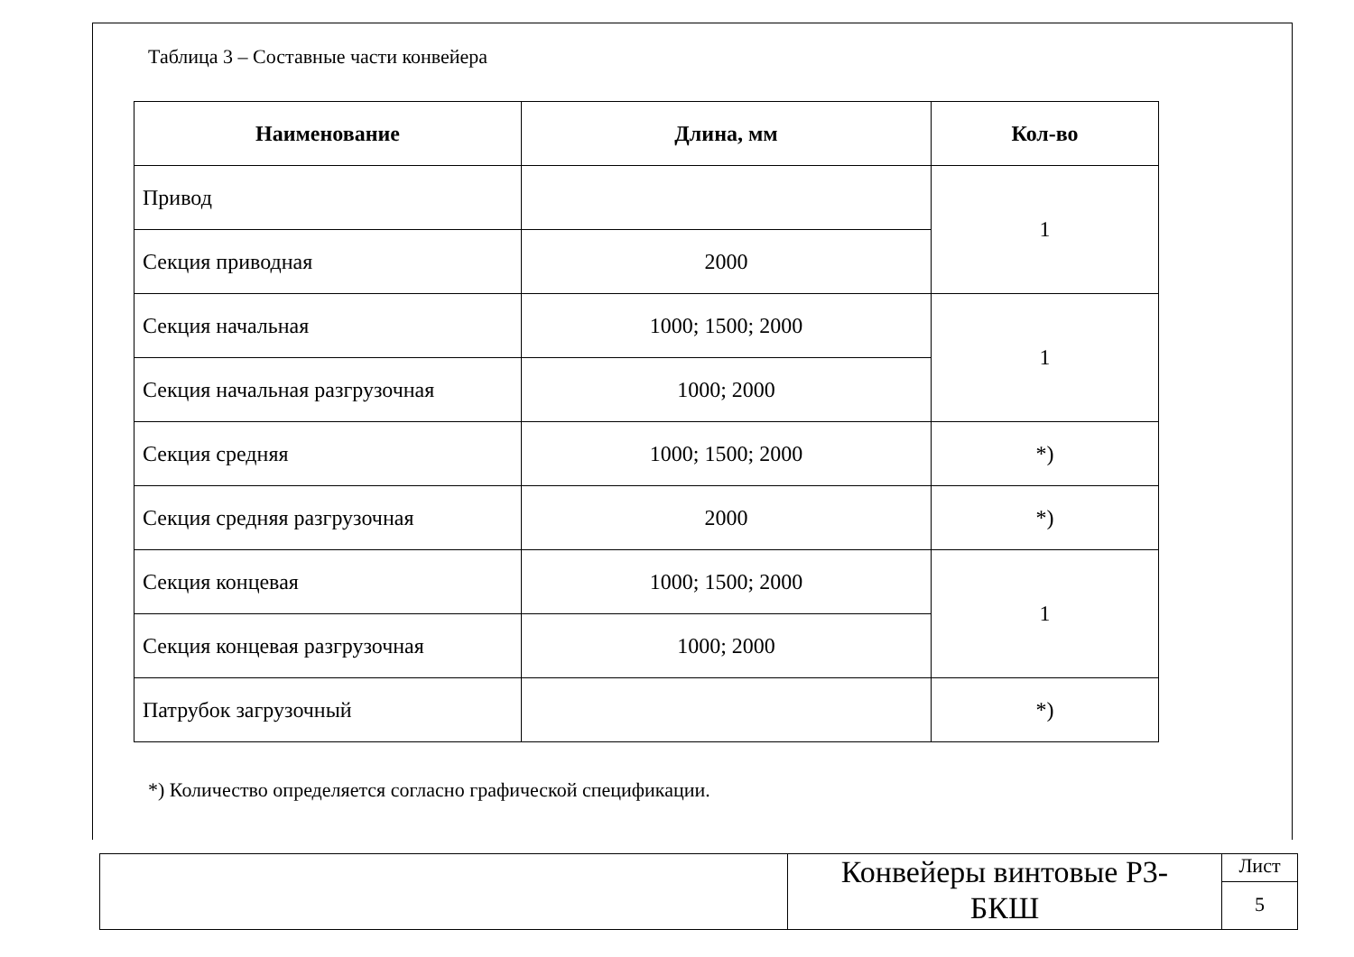Таблица 3 – Составные части конвейера
| Наименование | Длина, мм | Кол-во |
| --- | --- | --- |
| Привод | | 1 |
| Секция приводная | 2000 | |
| Секция начальная | 1000; 1500; 2000 | 1 |
| Секция начальная разгрузочная | 1000; 2000 | |
| Секция средняя | 1000; 1500; 2000 | *) |
| Секция средняя разгрузочная | 2000 | *) |
| Секция концевая | 1000; 1500; 2000 | 1 |
| Секция концевая разгрузочная | 1000; 2000 | |
| Патрубок загрузочный | | *) |
*) Количество определяется согласно графической спецификации.
Конвейеры винтовые Р3-
БКШ
Лист
5